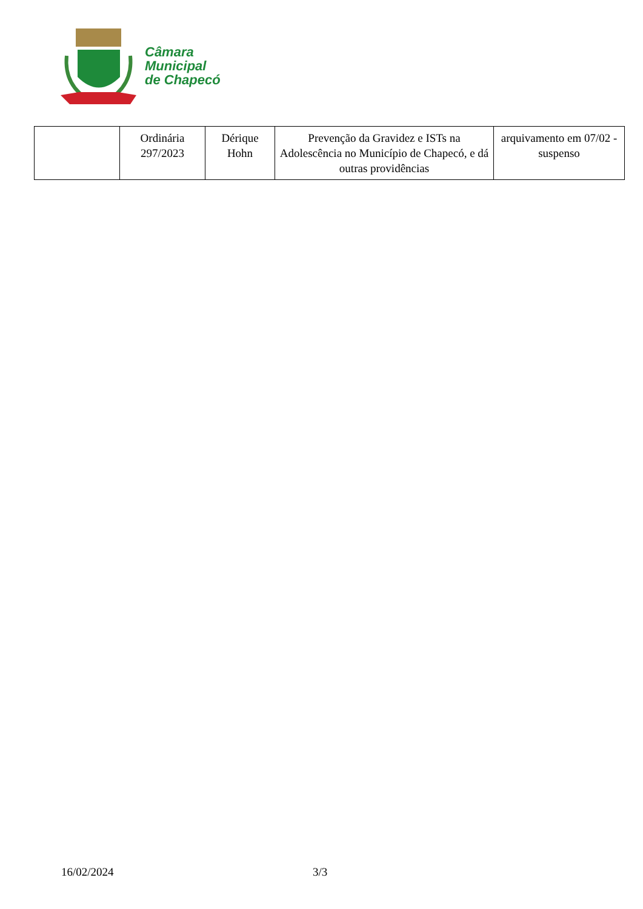Câmara
Municipal
de Chapecó
| | Ordinária 297/2023 | Dérique Hohn | Prevenção da Gravidez e ISTs na Adolescência no Município de Chapecó, e dá outras providências | arquivamento em 07/02 - suspenso |
16/02/2024 3/3